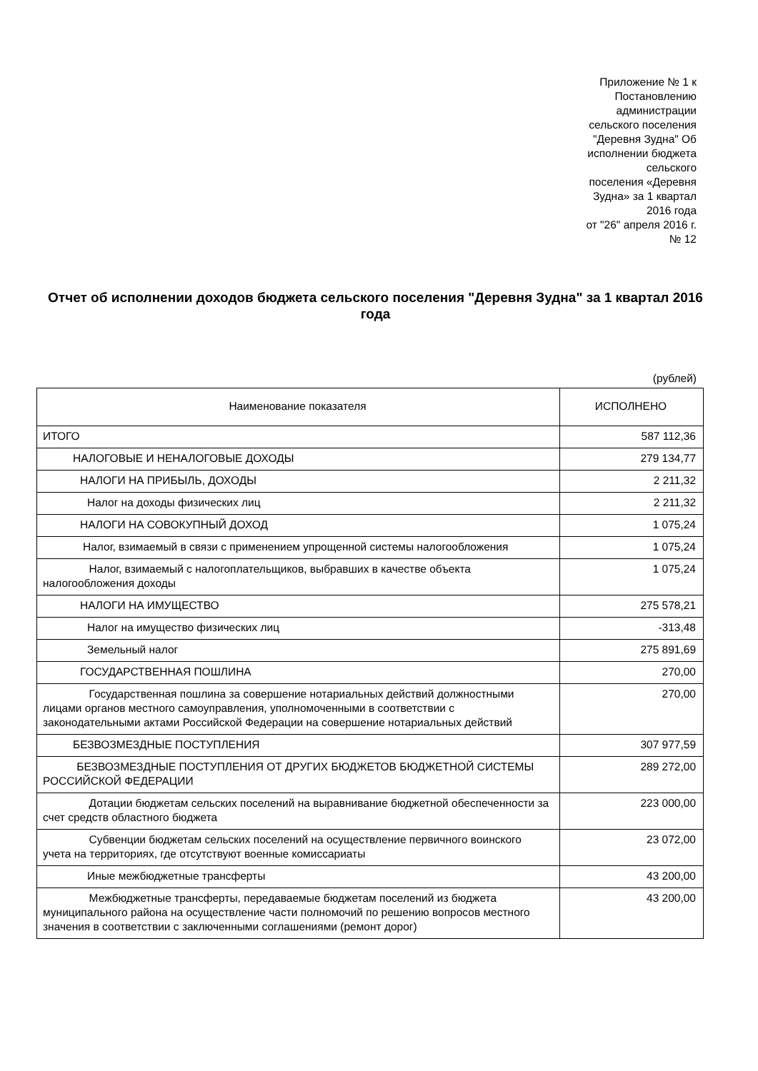Приложение № 1 к
Постановлению
администрации
сельского поселения
"Деревня Зудна" Об
исполнении бюджета
сельского
поселения «Деревня
Зудна» за 1 квартал
2016 года
от "26" апреля 2016 г.
№ 12
Отчет об исполнении доходов бюджета сельского поселения "Деревня Зудна" за 1 квартал 2016 года
(рублей)
| Наименование показателя | ИСПОЛНЕНО |
| --- | --- |
| ИТОГО | 587 112,36 |
| НАЛОГОВЫЕ И НЕНАЛОГОВЫЕ ДОХОДЫ | 279 134,77 |
| НАЛОГИ НА ПРИБЫЛЬ, ДОХОДЫ | 2 211,32 |
| Налог на доходы физических лиц | 2 211,32 |
| НАЛОГИ НА СОВОКУПНЫЙ ДОХОД | 1 075,24 |
| Налог, взимаемый в связи с применением упрощенной системы налогообложения | 1 075,24 |
| Налог, взимаемый с налогоплательщиков, выбравших в качестве объекта налогообложения доходы | 1 075,24 |
| НАЛОГИ НА ИМУЩЕСТВО | 275 578,21 |
| Налог на имущество физических лиц | -313,48 |
| Земельный налог | 275 891,69 |
| ГОСУДАРСТВЕННАЯ ПОШЛИНА | 270,00 |
| Государственная пошлина за совершение нотариальных действий должностными лицами органов местного самоуправления, уполномоченными в соответствии с законодательными актами Российской Федерации на совершение нотариальных действий | 270,00 |
| БЕЗВОЗМЕЗДНЫЕ ПОСТУПЛЕНИЯ | 307 977,59 |
| БЕЗВОЗМЕЗДНЫЕ ПОСТУПЛЕНИЯ ОТ ДРУГИХ БЮДЖЕТОВ БЮДЖЕТНОЙ СИСТЕМЫ РОССИЙСКОЙ ФЕДЕРАЦИИ | 289 272,00 |
| Дотации бюджетам сельских поселений на выравнивание бюджетной обеспеченности за счет средств областного бюджета | 223 000,00 |
| Субвенции бюджетам сельских поселений на осуществление первичного воинского учета на территориях, где отсутствуют военные комиссариаты | 23 072,00 |
| Иные межбюджетные трансферты | 43 200,00 |
| Межбюджетные трансферты, передаваемые бюджетам поселений из бюджета муниципального района на осуществление части полномочий по решению вопросов местного значения в соответствии с заключенными соглашениями (ремонт дорог) | 43 200,00 |